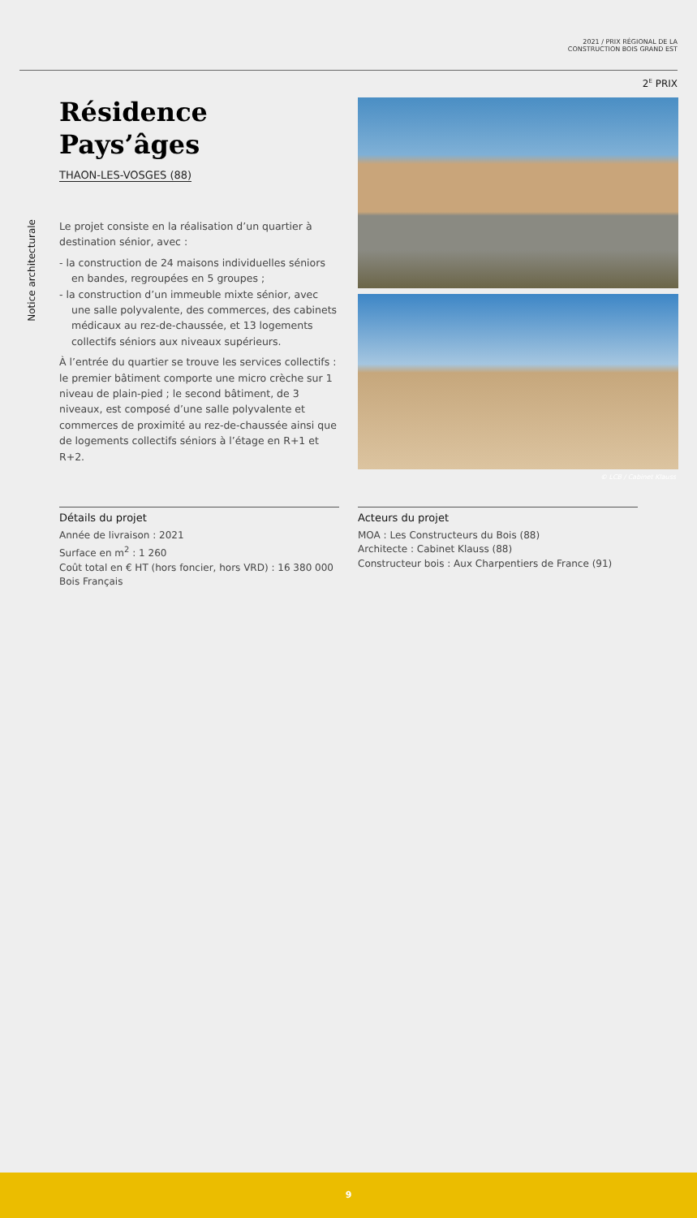2021 / PRIX RÉGIONAL DE LA
CONSTRUCTION BOIS GRAND EST
2<sup>E</sup> PRIX
Résidence
Pays’âges
THAON-LES-VOSGES (88)
Le projet consiste en la réalisation d’un quartier à destination sénior, avec :
- la construction de 24 maisons individuelles séniors en bandes, regroupées en 5 groupes ;
- la construction d’un immeuble mixte sénior, avec une salle polyvalente, des commerces, des cabinets médicaux au rez-de-chaussée, et 13 logements collectifs séniors aux niveaux supérieurs.
À l’entrée du quartier se trouve les services collectifs : le premier bâtiment comporte une micro crèche sur 1 niveau de plain-pied ; le second bâtiment, de 3 niveaux, est composé d’une salle polyvalente et commerces de proximité au rez-de-chaussée ainsi que de logements collectifs séniors à l’étage en R+1 et R+2.
Notice architecturale
© LCB / Cabinet Klauss
Détails du projet
Année de livraison : 2021
Surface en m<sup>2</sup> : 1 260
Coût total en € HT (hors foncier, hors VRD) : 16 380 000
Bois Français
Acteurs du projet
MOA : Les Constructeurs du Bois (88)
Architecte : Cabinet Klauss (88)
Constructeur bois : Aux Charpentiers de France (91)
9